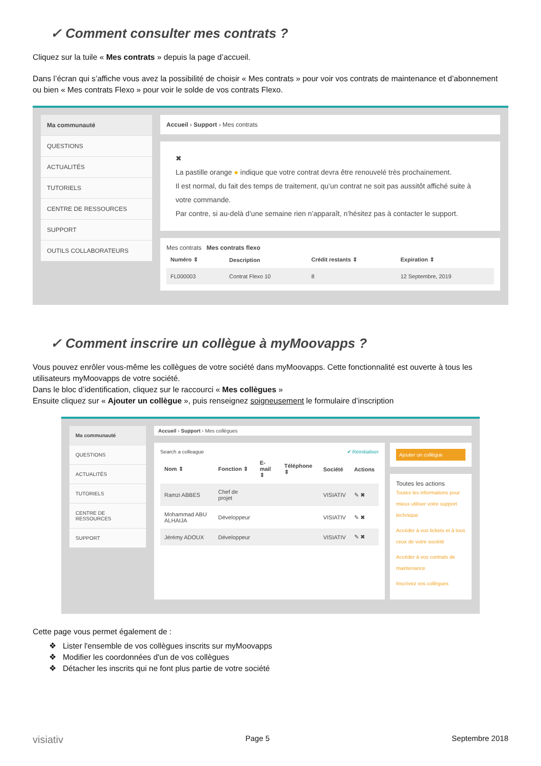✓ Comment consulter mes contrats ?
Cliquez sur la tuile « Mes contrats » depuis la page d’accueil.
Dans l’écran qui s’affiche vous avez la possibilité de choisir « Mes contrats » pour voir vos contrats de maintenance et d’abonnement ou bien « Mes contrats Flexo » pour voir le solde de vos contrats Flexo.
Ma communauté
QUESTIONS
ACTUALITÉS
TUTORIELS
CENTRE DE RESSOURCES
SUPPORT
OUTILS COLLABORATEURS
Accueil › Support › Mes contrats
✖
La pastille orange ● indique que votre contrat devra être renouvelé très prochainement.
Il est normal, du fait des temps de traitement, qu’un contrat ne soit pas aussitôt affiché suite à votre commande.
Par contre, si au-delà d’une semaine rien n’apparaît, n’hésitez pas à contacter le support.
Mes contrats Mes contrats flexo
| Numéro ⇕ | Description | Crédit restants ⇕ | Expiration ⇕ |
| --- | --- | --- | --- |
| FL000003 | Contrat Flexo 10 | 8 | 12 Septembre, 2019 |
✓ Comment inscrire un collègue à myMoovapps ?
Vous pouvez enrôler vous-même les collègues de votre société dans myMoovapps. Cette fonctionnalité est ouverte à tous les utilisateurs myMoovapps de votre société.
Dans le bloc d’identification, cliquez sur le raccourci « Mes collègues »
Ensuite cliquez sur « Ajouter un collègue », puis renseignez soigneusement le formulaire d’inscription
Ma communauté
QUESTIONS
ACTUALITÉS
TUTORIELS
CENTRE DE RESSOURCES
SUPPORT
Accueil › Support › Mes collègues
Search a colleague ✔ Réinitialiser
| Nom ⇕ | Fonction ⇕ | E-mail ⇕ | Téléphone ⇕ | Société | Actions |
| --- | --- | --- | --- | --- | --- |
| Ramzi ABBES | Chef de projet | | | VISIATIV | ✎ ✖ |
| Mohammad ABU ALHAIJA | Développeur | | | VISIATIV | ✎ ✖ |
| Jérémy ADOUX | Développeur | | | VISIATIV | ✎ ✖ |
Ajouter un collègue
Toutes les actions
Toutes les informations pour mieux utiliser votre support technique
Accéder à vos tickets et à tous ceux de votre société
Accéder à vos contrats de maintenance
Inscrivez vos collègues
Cette page vous permet également de :
❖ Lister l'ensemble de vos collègues inscrits sur myMoovapps
❖ Modifier les coordonnées d'un de vos collègues
❖ Détacher les inscrits qui ne font plus partie de votre société
visiativ Page 5 Septembre 2018